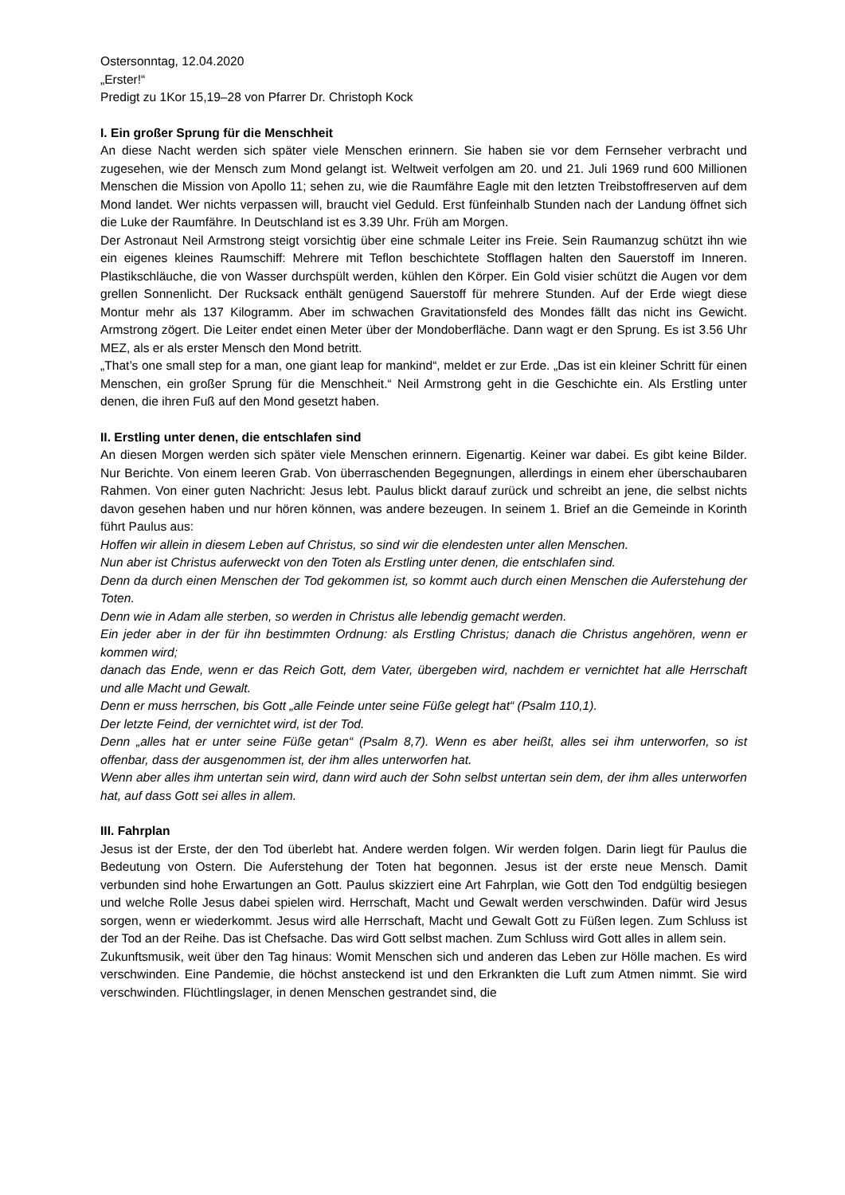Ostersonntag, 12.04.2020
„Erster!“
Predigt zu 1Kor 15,19–28 von Pfarrer Dr. Christoph Kock
I. Ein großer Sprung für die Menschheit
An diese Nacht werden sich später viele Menschen erinnern. Sie haben sie vor dem Fernseher verbracht und zugesehen, wie der Mensch zum Mond gelangt ist. Weltweit verfolgen am 20. und 21. Juli 1969 rund 600 Millionen Menschen die Mission von Apollo 11; sehen zu, wie die Raumfähre Eagle mit den letzten Treibstoffreserven auf dem Mond landet. Wer nichts verpassen will, braucht viel Geduld. Erst fünfeinhalb Stunden nach der Landung öffnet sich die Luke der Raumfähre. In Deutschland ist es 3.39 Uhr. Früh am Morgen.
Der Astronaut Neil Armstrong steigt vorsichtig über eine schmale Leiter ins Freie. Sein Raumanzug schützt ihn wie ein eigenes kleines Raumschiff: Mehrere mit Teflon beschichtete Stofflagen halten den Sauerstoff im Inneren. Plastikschläuche, die von Wasser durchspült werden, kühlen den Körper. Ein Gold visier schützt die Augen vor dem grellen Sonnenlicht. Der Rucksack enthält genügend Sauerstoff für mehrere Stunden. Auf der Erde wiegt diese Montur mehr als 137 Kilogramm. Aber im schwachen Gravitationsfeld des Mondes fällt das nicht ins Gewicht. Armstrong zögert. Die Leiter endet einen Meter über der Mondoberfläche. Dann wagt er den Sprung. Es ist 3.56 Uhr MEZ, als er als erster Mensch den Mond betritt.
„That’s one small step for a man, one giant leap for mankind“, meldet er zur Erde. „Das ist ein kleiner Schritt für einen Menschen, ein großer Sprung für die Menschheit.“ Neil Armstrong geht in die Geschichte ein. Als Erstling unter denen, die ihren Fuß auf den Mond gesetzt haben.
II. Erstling unter denen, die entschlafen sind
An diesen Morgen werden sich später viele Menschen erinnern. Eigenartig. Keiner war dabei. Es gibt keine Bilder. Nur Berichte. Von einem leeren Grab. Von überraschenden Begegnungen, allerdings in einem eher überschaubaren Rahmen. Von einer guten Nachricht: Jesus lebt. Paulus blickt darauf zurück und schreibt an jene, die selbst nichts davon gesehen haben und nur hören können, was andere bezeugen. In seinem 1. Brief an die Gemeinde in Korinth führt Paulus aus:
Hoffen wir allein in diesem Leben auf Christus, so sind wir die elendesten unter allen Menschen.
Nun aber ist Christus auferweckt von den Toten als Erstling unter denen, die entschlafen sind.
Denn da durch einen Menschen der Tod gekommen ist, so kommt auch durch einen Menschen die Auferstehung der Toten.
Denn wie in Adam alle sterben, so werden in Christus alle lebendig gemacht werden.
Ein jeder aber in der für ihn bestimmten Ordnung: als Erstling Christus; danach die Christus angehören, wenn er kommen wird;
danach das Ende, wenn er das Reich Gott, dem Vater, übergeben wird, nachdem er vernichtet hat alle Herrschaft und alle Macht und Gewalt.
Denn er muss herrschen, bis Gott „alle Feinde unter seine Füße gelegt hat“ (Psalm 110,1).
Der letzte Feind, der vernichtet wird, ist der Tod.
Denn „alles hat er unter seine Füße getan“ (Psalm 8,7). Wenn es aber heißt, alles sei ihm unterworfen, so ist offenbar, dass der ausgenommen ist, der ihm alles unterworfen hat.
Wenn aber alles ihm untertan sein wird, dann wird auch der Sohn selbst untertan sein dem, der ihm alles unterworfen hat, auf dass Gott sei alles in allem.
III. Fahrplan
Jesus ist der Erste, der den Tod überlebt hat. Andere werden folgen. Wir werden folgen. Darin liegt für Paulus die Bedeutung von Ostern. Die Auferstehung der Toten hat begonnen. Jesus ist der erste neue Mensch. Damit verbunden sind hohe Erwartungen an Gott. Paulus skizziert eine Art Fahrplan, wie Gott den Tod endgültig besiegen und welche Rolle Jesus dabei spielen wird. Herrschaft, Macht und Gewalt werden verschwinden. Dafür wird Jesus sorgen, wenn er wiederkommt. Jesus wird alle Herrschaft, Macht und Gewalt Gott zu Füßen legen. Zum Schluss ist der Tod an der Reihe. Das ist Chefsache. Das wird Gott selbst machen. Zum Schluss wird Gott alles in allem sein.
Zukunftsmusik, weit über den Tag hinaus: Womit Menschen sich und anderen das Leben zur Hölle machen. Es wird verschwinden. Eine Pandemie, die höchst ansteckend ist und den Erkrankten die Luft zum Atmen nimmt. Sie wird verschwinden. Flüchtlingslager, in denen Menschen gestrandet sind, die